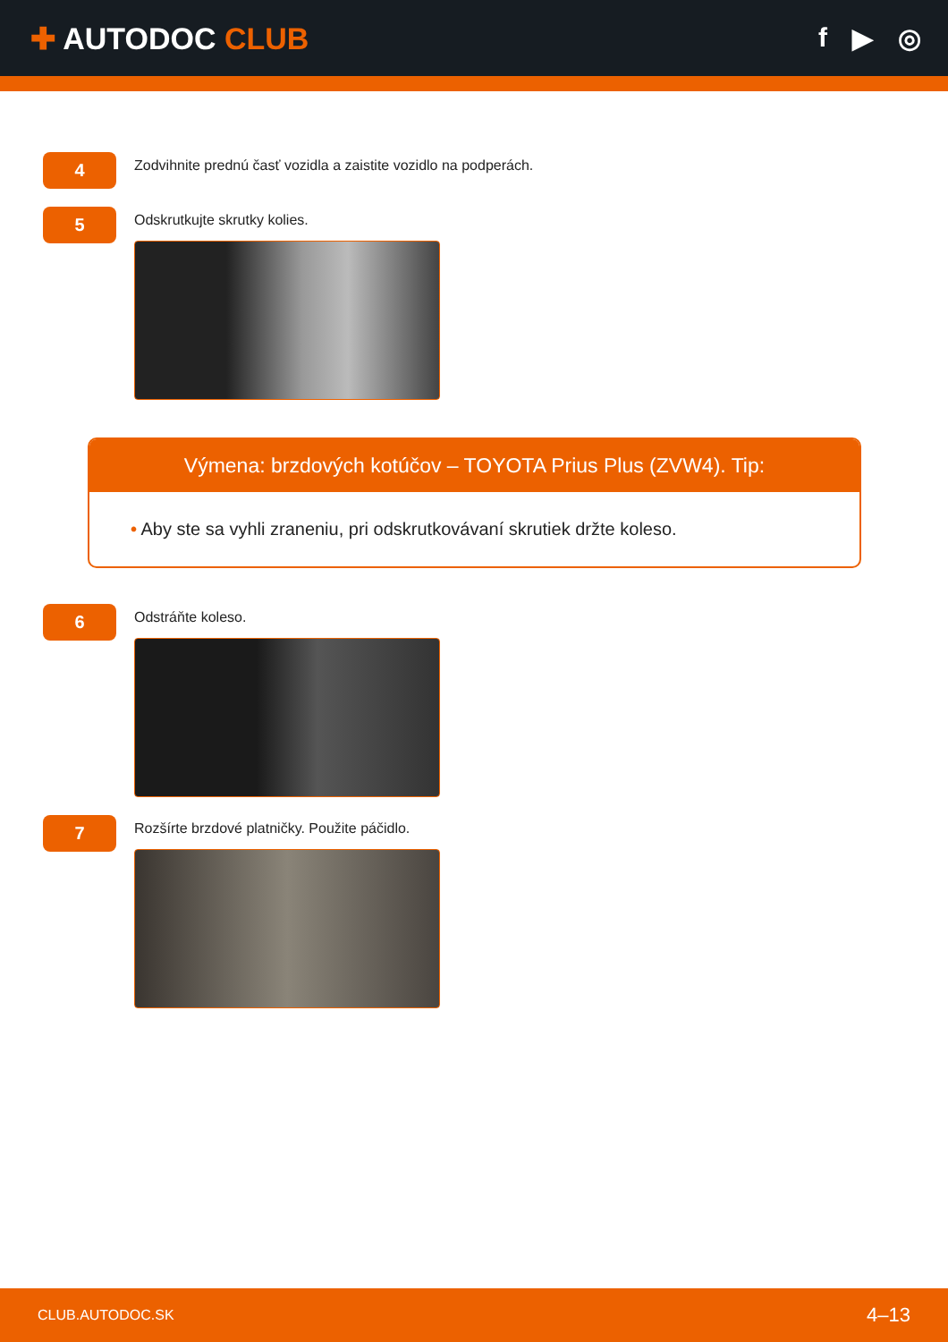✚ AUTODOC CLUB f ▶ ◎
4
Zodvihnite prednú časť vozidla a zaistite vozidlo na podperách.
5
Odskrutkujte skrutky kolies.
Výmena: brzdových kotúčov – TOYOTA Prius Plus (ZVW4). Tip:
• Aby ste sa vyhli zraneniu, pri odskrutkovávaní skrutiek držte koleso.
6
Odstráňte koleso.
7
Rozšírte brzdové platničky. Použite páčidlo.
CLUB.AUTODOC.SK 4–13